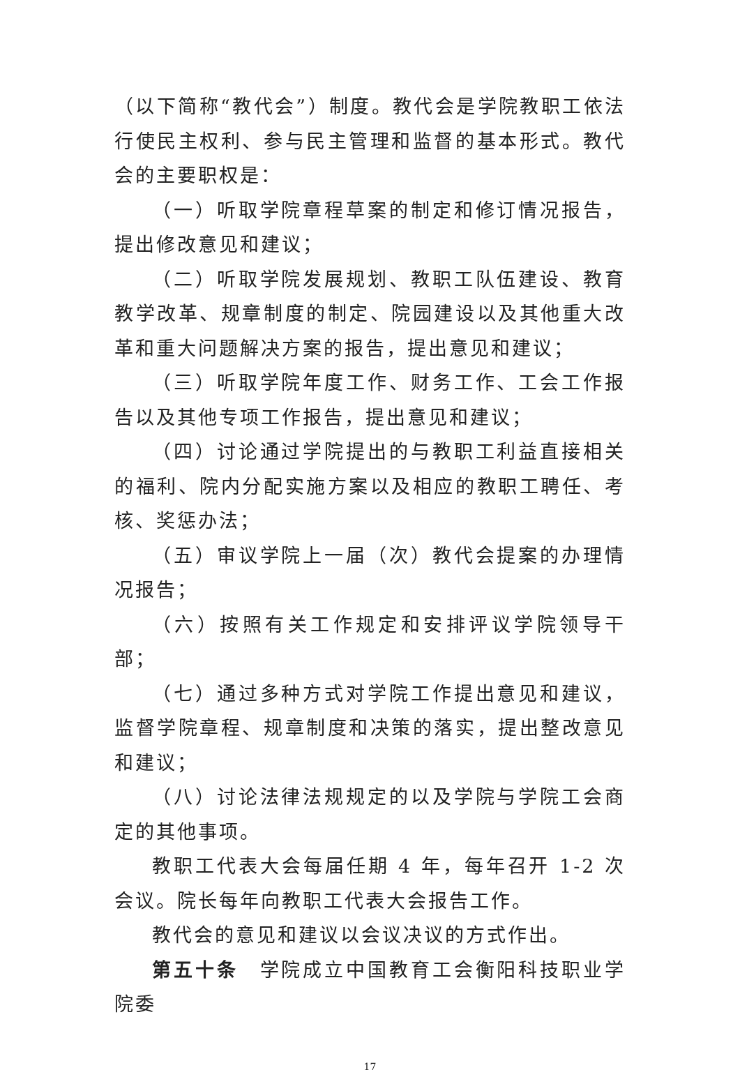（以下简称“教代会”）制度。教代会是学院教职工依法行使民主权利、参与民主管理和监督的基本形式。教代会的主要职权是：
（一）听取学院章程草案的制定和修订情况报告，提出修改意见和建议；
（二）听取学院发展规划、教职工队伍建设、教育教学改革、规章制度的制定、院园建设以及其他重大改革和重大问题解决方案的报告，提出意见和建议；
（三）听取学院年度工作、财务工作、工会工作报告以及其他专项工作报告，提出意见和建议；
（四）讨论通过学院提出的与教职工利益直接相关的福利、院内分配实施方案以及相应的教职工聘任、考核、奖惩办法；
（五）审议学院上一届（次）教代会提案的办理情况报告；
（六）按照有关工作规定和安排评议学院领导干部；
（七）通过多种方式对学院工作提出意见和建议，监督学院章程、规章制度和决策的落实，提出整改意见和建议；
（八）讨论法律法规规定的以及学院与学院工会商定的其他事项。
教职工代表大会每届任期 4 年，每年召开 1-2 次会议。院长每年向教职工代表大会报告工作。
教代会的意见和建议以会议决议的方式作出。
第五十条　学院成立中国教育工会衡阳科技职业学院委
17